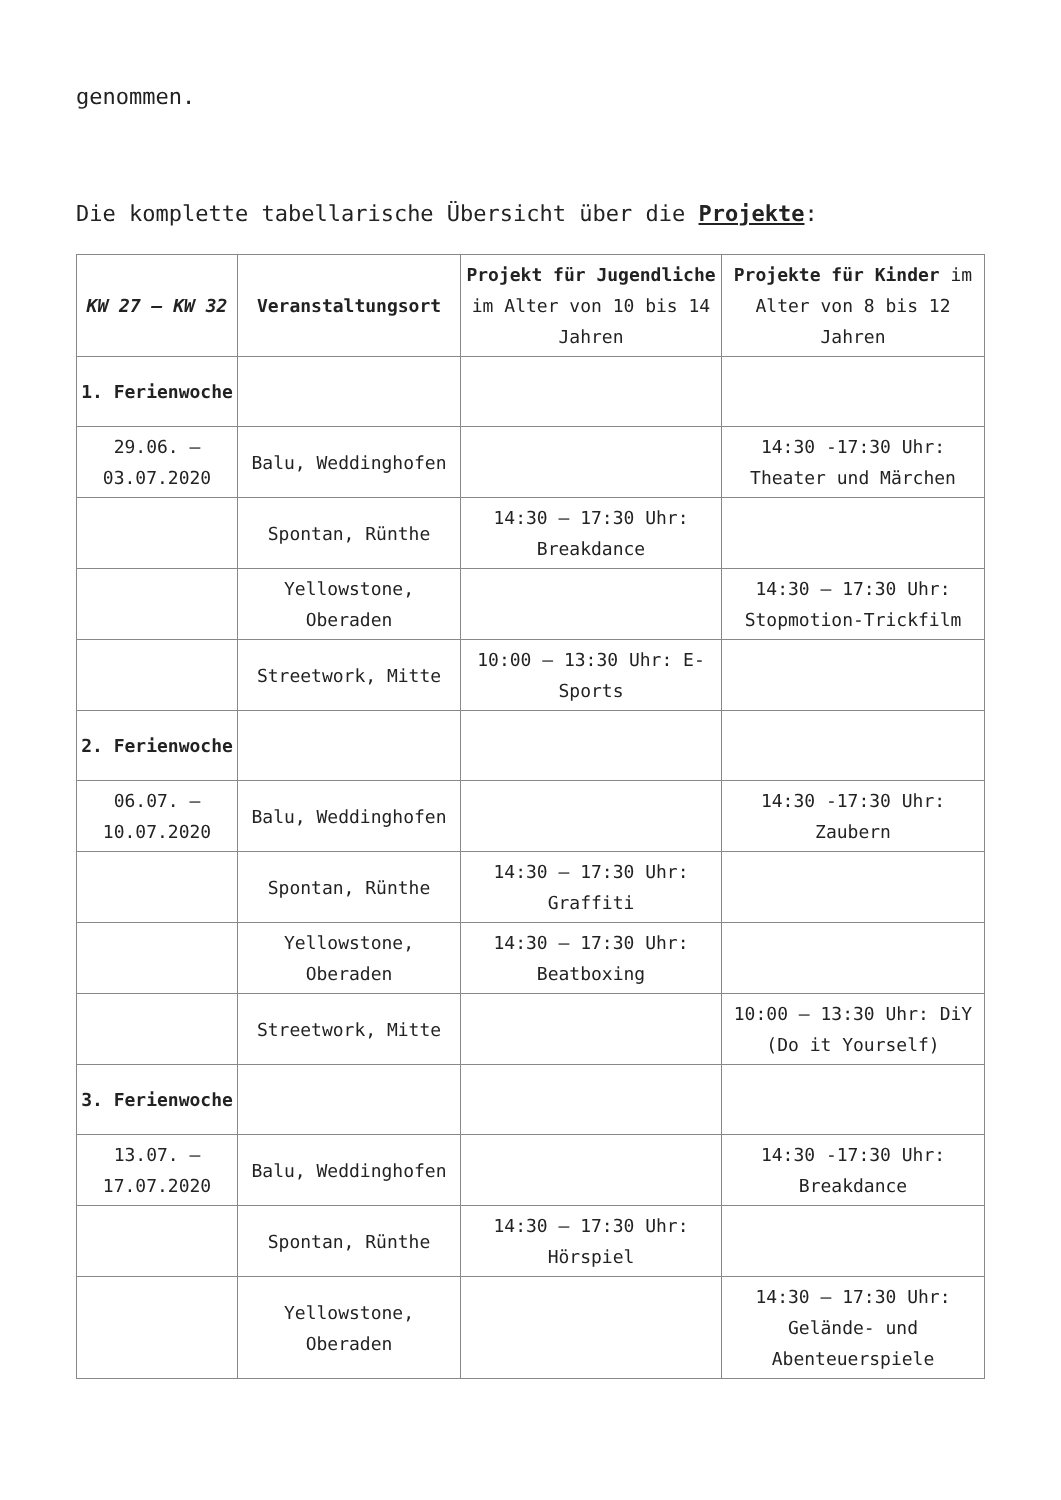genommen.
Die komplette tabellarische Übersicht über die Projekte:
| KW 27 – KW 32 | Veranstaltungsort | Projekt für Jugendliche im Alter von 10 bis 14 Jahren | Projekte für Kinder im Alter von 8 bis 12 Jahren |
| --- | --- | --- | --- |
| 1. Ferienwoche | | | |
| 29.06. – 03.07.2020 | Balu, Weddinghofen | | 14:30 -17:30 Uhr: Theater und Märchen |
| | Spontan, Rünthe | 14:30 – 17:30 Uhr: Breakdance | |
| | Yellowstone, Oberaden | | 14:30 – 17:30 Uhr: Stopmotion-Trickfilm |
| | Streetwork, Mitte | 10:00 – 13:30 Uhr: E-Sports | |
| 2. Ferienwoche | | | |
| 06.07. – 10.07.2020 | Balu, Weddinghofen | | 14:30 -17:30 Uhr: Zaubern |
| | Spontan, Rünthe | 14:30 – 17:30 Uhr: Graffiti | |
| | Yellowstone, Oberaden | 14:30 – 17:30 Uhr: Beatboxing | |
| | Streetwork, Mitte | | 10:00 – 13:30 Uhr: DiY (Do it Yourself) |
| 3. Ferienwoche | | | |
| 13.07. – 17.07.2020 | Balu, Weddinghofen | | 14:30 -17:30 Uhr: Breakdance |
| | Spontan, Rünthe | 14:30 – 17:30 Uhr: Hörspiel | |
| | Yellowstone, Oberaden | | 14:30 – 17:30 Uhr: Gelände- und Abenteuerspiele |